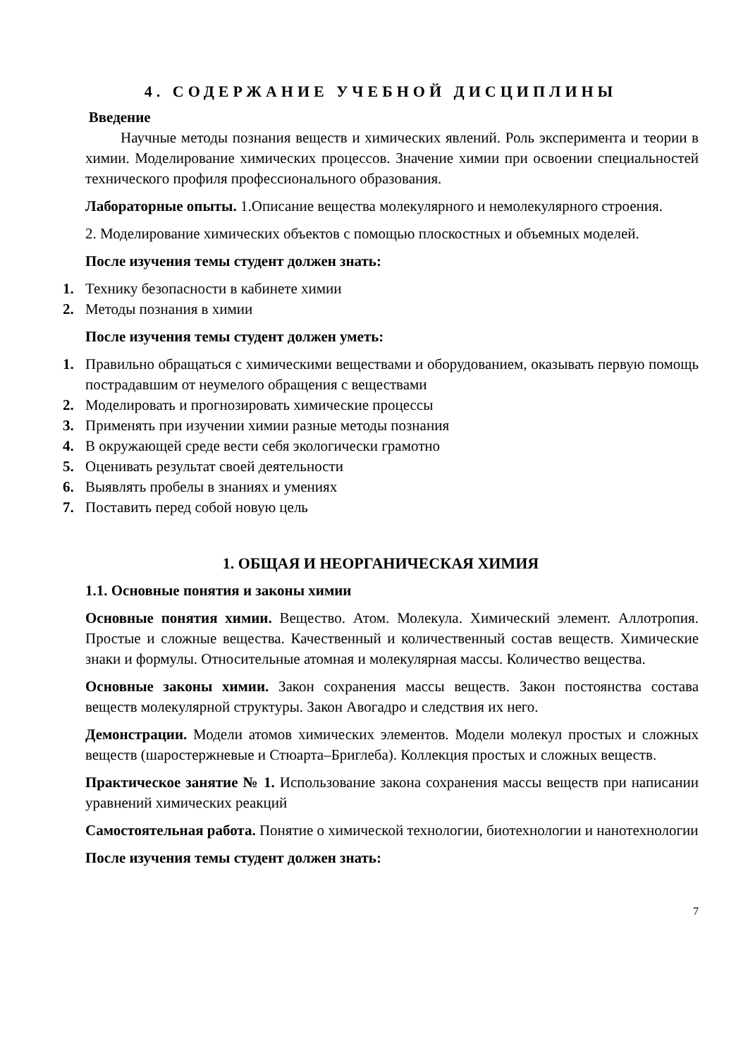4. СОДЕРЖАНИЕ УЧЕБНОЙ ДИСЦИПЛИНЫ
Введение
Научные методы познания веществ и химических явлений. Роль эксперимента и теории в химии. Моделирование химических процессов. Значение химии при освоении специальностей технического профиля профессионального образования.
Лабораторные опыты. 1.Описание вещества молекулярного и немолекулярного строения.
2. Моделирование химических объектов с помощью плоскостных и объемных моделей.
После изучения темы студент должен знать:
1. Технику безопасности в кабинете химии
2. Методы познания в химии
После изучения темы студент должен уметь:
1. Правильно обращаться с химическими веществами и оборудованием, оказывать первую помощь пострадавшим от неумелого обращения с веществами
2. Моделировать и прогнозировать химические процессы
3. Применять при изучении химии разные методы познания
4. В окружающей среде вести себя экологически грамотно
5. Оценивать результат своей деятельности
6. Выявлять пробелы в знаниях и умениях
7. Поставить перед собой новую цель
1. ОБЩАЯ И НЕОРГАНИЧЕСКАЯ ХИМИЯ
1.1. Основные понятия и законы химии
Основные понятия химии. Вещество. Атом. Молекула. Химический элемент. Аллотропия. Простые и сложные вещества. Качественный и количественный состав веществ. Химические знаки и формулы. Относительные атомная и молекулярная массы. Количество вещества.
Основные законы химии. Закон сохранения массы веществ. Закон постоянства состава веществ молекулярной структуры. Закон Авогадро и следствия их него.
Демонстрации. Модели атомов химических элементов. Модели молекул простых и сложных веществ (шаростержневые и Стюарта–Бриглеба). Коллекция простых и сложных веществ.
Практическое занятие № 1. Использование закона сохранения массы веществ при написании уравнений химических реакций
Самостоятельная работа. Понятие о химической технологии, биотехнологии и нанотехнологии
После изучения темы студент должен знать:
7